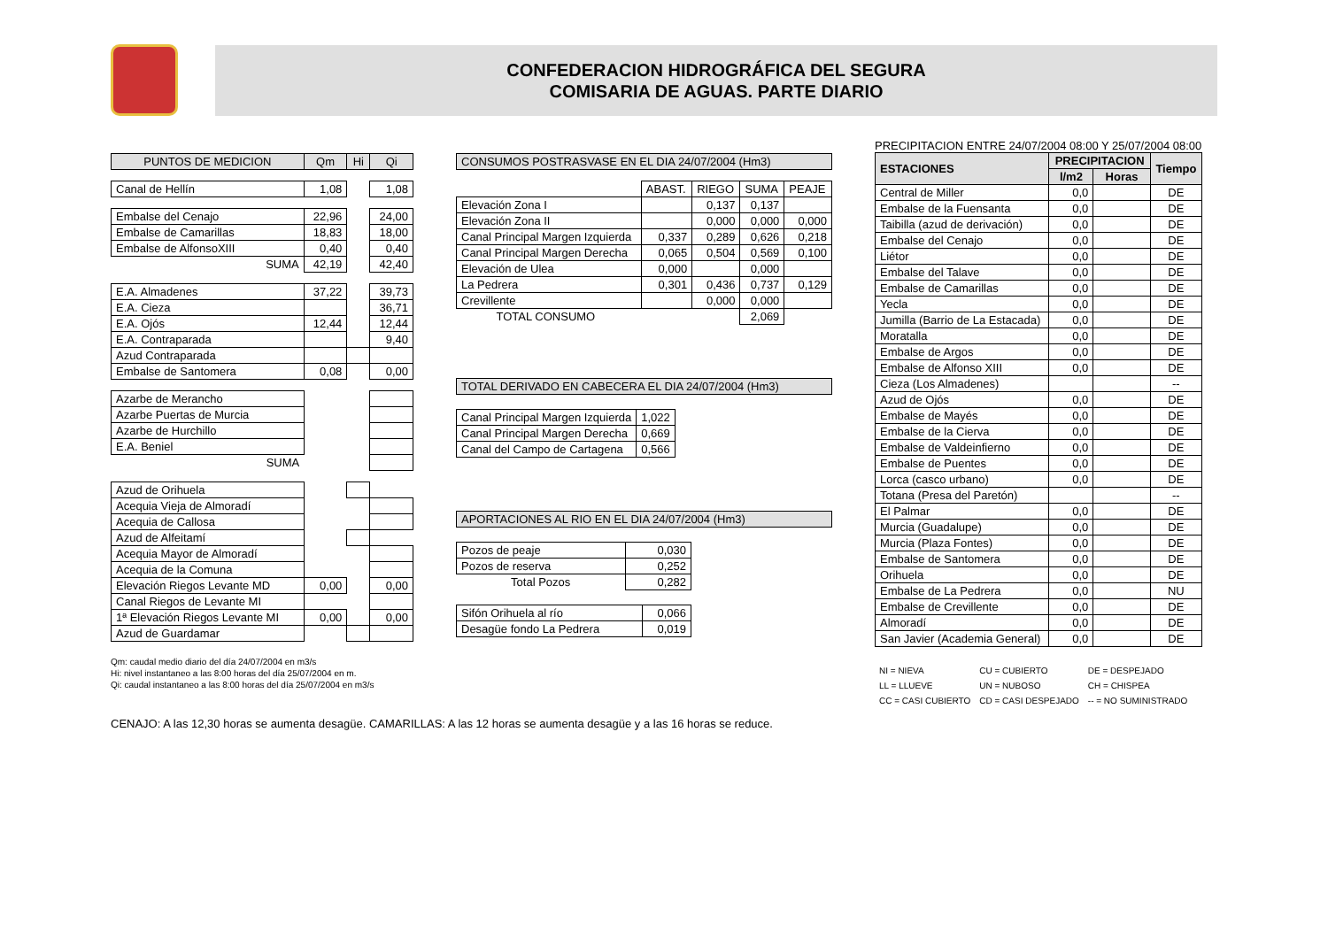CONFEDERACION HIDROGRÁFICA DEL SEGURA
COMISARIA DE AGUAS. PARTE DIARIO
| PUNTOS DE MEDICION | Qm | Hi | Qi |
| --- | --- | --- | --- |
| Canal de Hellín | 1,08 | | 1,08 |
| Embalse del Cenajo | 22,96 | | 24,00 |
| Embalse de Camarillas | 18,83 | | 18,00 |
| Embalse de AlfonsoXIII | 0,40 | | 0,40 |
| SUMA | 42,19 | | 42,40 |
| E.A. Almadenes | 37,22 | | 39,73 |
| E.A. Cieza | | | 36,71 |
| E.A. Ojós | 12,44 | | 12,44 |
| E.A. Contraparada | | | 9,40 |
| Azud Contraparada | | | |
| Embalse de Santomera | 0,08 | | 0,00 |
| Azarbe de Merancho | | | |
| Azarbe Puertas de Murcia | | | |
| Azarbe de Hurchillo | | | |
| E.A. Beniel | | | |
| SUMA | | | |
| Azud de Orihuela | | | |
| Acequia Vieja de Almoradí | | | |
| Acequia de Callosa | | | |
| Azud de Alfeitamí | | | |
| Acequia Mayor de Almoradí | | | |
| Acequia de la Comuna | | | |
| Elevación Riegos Levante MD | 0,00 | | 0,00 |
| Canal Riegos de Levante MI | | | |
| 1ª Elevación Riegos Levante MI | 0,00 | | 0,00 |
| Azud de Guardamar | | | |
Qm: caudal medio diario del día 24/07/2004 en m3/s
Hi: nivel instantaneo a las 8:00 horas del día 25/07/2004 en m.
Qi: caudal instantaneo a las 8:00 horas del día 25/07/2004 en m3/s
| CONSUMOS POSTRASVASE EN EL DIA 24/07/2004 (Hm3) | | | | |
| --- | --- | --- | --- | --- |
| | ABAST. | RIEGO | SUMA | PEAJE |
| Elevación Zona I | | 0,137 | 0,137 | |
| Elevación Zona II | | 0,000 | 0,000 | 0,000 |
| Canal Principal Margen Izquierda | 0,337 | 0,289 | 0,626 | 0,218 |
| Canal Principal Margen Derecha | 0,065 | 0,504 | 0,569 | 0,100 |
| Elevación de Ulea | 0,000 | | 0,000 | |
| La Pedrera | 0,301 | 0,436 | 0,737 | 0,129 |
| Crevillente | | 0,000 | 0,000 | |
| TOTAL CONSUMO | | | 2,069 | |
| TOTAL DERIVADO EN CABECERA EL DIA 24/07/2004 (Hm3) |
| --- |
| Canal Principal Margen Izquierda | 1,022 |
| Canal Principal Margen Derecha | 0,669 |
| Canal del Campo de Cartagena | 0,566 |
| APORTACIONES AL RIO EN EL DIA 24/07/2004 (Hm3) |
| --- |
| Pozos de peaje | 0,030 |
| Pozos de reserva | 0,252 |
| Total Pozos | 0,282 |
| Sifón Orihuela al río | 0,066 |
| Desagüe fondo La Pedrera | 0,019 |
PRECIPITACION ENTRE 24/07/2004 08:00 Y 25/07/2004 08:00
| ESTACIONES | PRECIPITACION | | Tiempo |
| --- | --- | --- | --- |
| | l/m2 | Horas | |
| Central de Miller | 0,0 | | DE |
| Embalse de la Fuensanta | 0,0 | | DE |
| Taibilla (azud de derivación) | 0,0 | | DE |
| Embalse del Cenajo | 0,0 | | DE |
| Liétor | 0,0 | | DE |
| Embalse del Talave | 0,0 | | DE |
| Embalse de Camarillas | 0,0 | | DE |
| Yecla | 0,0 | | DE |
| Jumilla (Barrio de La Estacada) | 0,0 | | DE |
| Moratalla | 0,0 | | DE |
| Embalse de Argos | 0,0 | | DE |
| Embalse de Alfonso XIII | 0,0 | | DE |
| Cieza (Los Almadenes) | | | -- |
| Azud de Ojós | 0,0 | | DE |
| Embalse de Mayés | 0,0 | | DE |
| Embalse de la Cierva | 0,0 | | DE |
| Embalse de Valdeinfierno | 0,0 | | DE |
| Embalse de Puentes | 0,0 | | DE |
| Lorca (casco urbano) | 0,0 | | DE |
| Totana (Presa del Paretón) | | | -- |
| El Palmar | 0,0 | | DE |
| Murcia (Guadalupe) | 0,0 | | DE |
| Murcia (Plaza Fontes) | 0,0 | | DE |
| Embalse de Santomera | 0,0 | | DE |
| Orihuela | 0,0 | | DE |
| Embalse de La Pedrera | 0,0 | | NU |
| Embalse de Crevillente | 0,0 | | DE |
| Almoradí | 0,0 | | DE |
| San Javier (Academia General) | 0,0 | | DE |
| NI = NIEVA | CU = CUBIERTO | DE = DESPEJADO |
| LL = LLUEVE | UN = NUBOSO | CH = CHISPEA |
| CC = CASI CUBIERTO | CD = CASI DESPEJADO | -- = NO SUMINISTRADO |
CENAJO: A las 12,30 horas se aumenta desagüe. CAMARILLAS: A las 12 horas se aumenta desagüe y a las 16 horas se reduce.